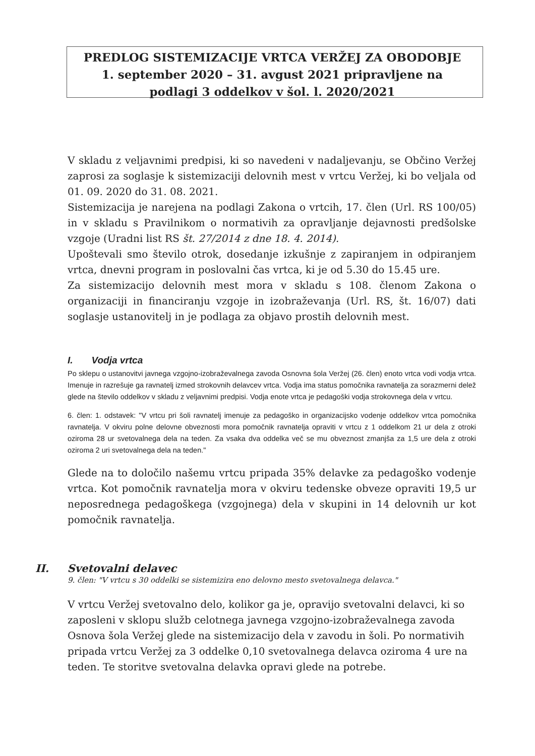PREDLOG SISTEMIZACIJE VRTCA VERŽEJ ZA OBODOBJE
1. september 2020 – 31. avgust 2021 pripravljene na
podlagi 3 oddelkov v šol. l. 2020/2021
V skladu z veljavnimi predpisi, ki so navedeni v nadaljevanju, se Občino Veržej zaprosi za soglasje k sistemizaciji delovnih mest v vrtcu Veržej, ki bo veljala od 01. 09. 2020 do 31. 08. 2021.
Sistemizacija je narejena na podlagi Zakona o vrtcih, 17. člen (Url. RS 100/05) in v skladu s Pravilnikom o normativih za opravljanje dejavnosti predšolske vzgoje (Uradni list RS št. 27/2014 z dne 18. 4. 2014).
Upoštevali smo število otrok, dosedanje izkušnje z zapiranjem in odpiranjem vrtca, dnevni program in poslovalni čas vrtca, ki je od 5.30 do 15.45 ure.
Za sistemizacijo delovnih mest mora v skladu s 108. členom Zakona o organizaciji in financiranju vzgoje in izobraževanja (Url. RS, št. 16/07) dati soglasje ustanovitelj in je podlaga za objavo prostih delovnih mest.
I. Vodja vrtca
Po sklepu o ustanovitvi javnega vzgojno-izobraževalnega zavoda Osnovna šola Veržej (26. člen) enoto vrtca vodi vodja vrtca. Imenuje in razrešuje ga ravnatelj izmed strokovnih delavcev vrtca. Vodja ima status pomočnika ravnatelja za sorazmerni delež glede na število oddelkov v skladu z veljavnimi predpisi. Vodja enote vrtca je pedagoški vodja strokovnega dela v vrtcu.
6. člen: 1. odstavek: "V vrtcu pri šoli ravnatelj imenuje za pedagoško in organizacijsko vodenje oddelkov vrtca pomočnika ravnatelja. V okviru polne delovne obveznosti mora pomočnik ravnatelja opraviti v vrtcu z 1 oddelkom 21 ur dela z otroki oziroma 28 ur svetovalnega dela na teden. Za vsaka dva oddelka več se mu obveznost zmanjša za 1,5 ure dela z otroki oziroma 2 uri svetovalnega dela na teden."
Glede na to določilo našemu vrtcu pripada 35% delavke za pedagoško vodenje vrtca. Kot pomočnik ravnatelja mora v okviru tedenske obveze opraviti 19,5 ur neposrednega pedagoškega (vzgojnega) dela v skupini in 14 delovnih ur kot pomočnik ravnatelja.
II. Svetovalni delavec
9. člen: "V vrtcu s 30 oddelki se sistemizira eno delovno mesto svetovalnega delavca."
V vrtcu Veržej svetovalno delo, kolikor ga je, opravijo svetovalni delavci, ki so zaposleni v sklopu služb celotnega javnega vzgojno-izobraževalnega zavoda Osnova šola Veržej glede na sistemizacijo dela v zavodu in šoli. Po normativih pripada vrtcu Veržej za 3 oddelke 0,10 svetovalnega delavca oziroma 4 ure na teden. Te storitve svetovalna delavka opravi glede na potrebe.